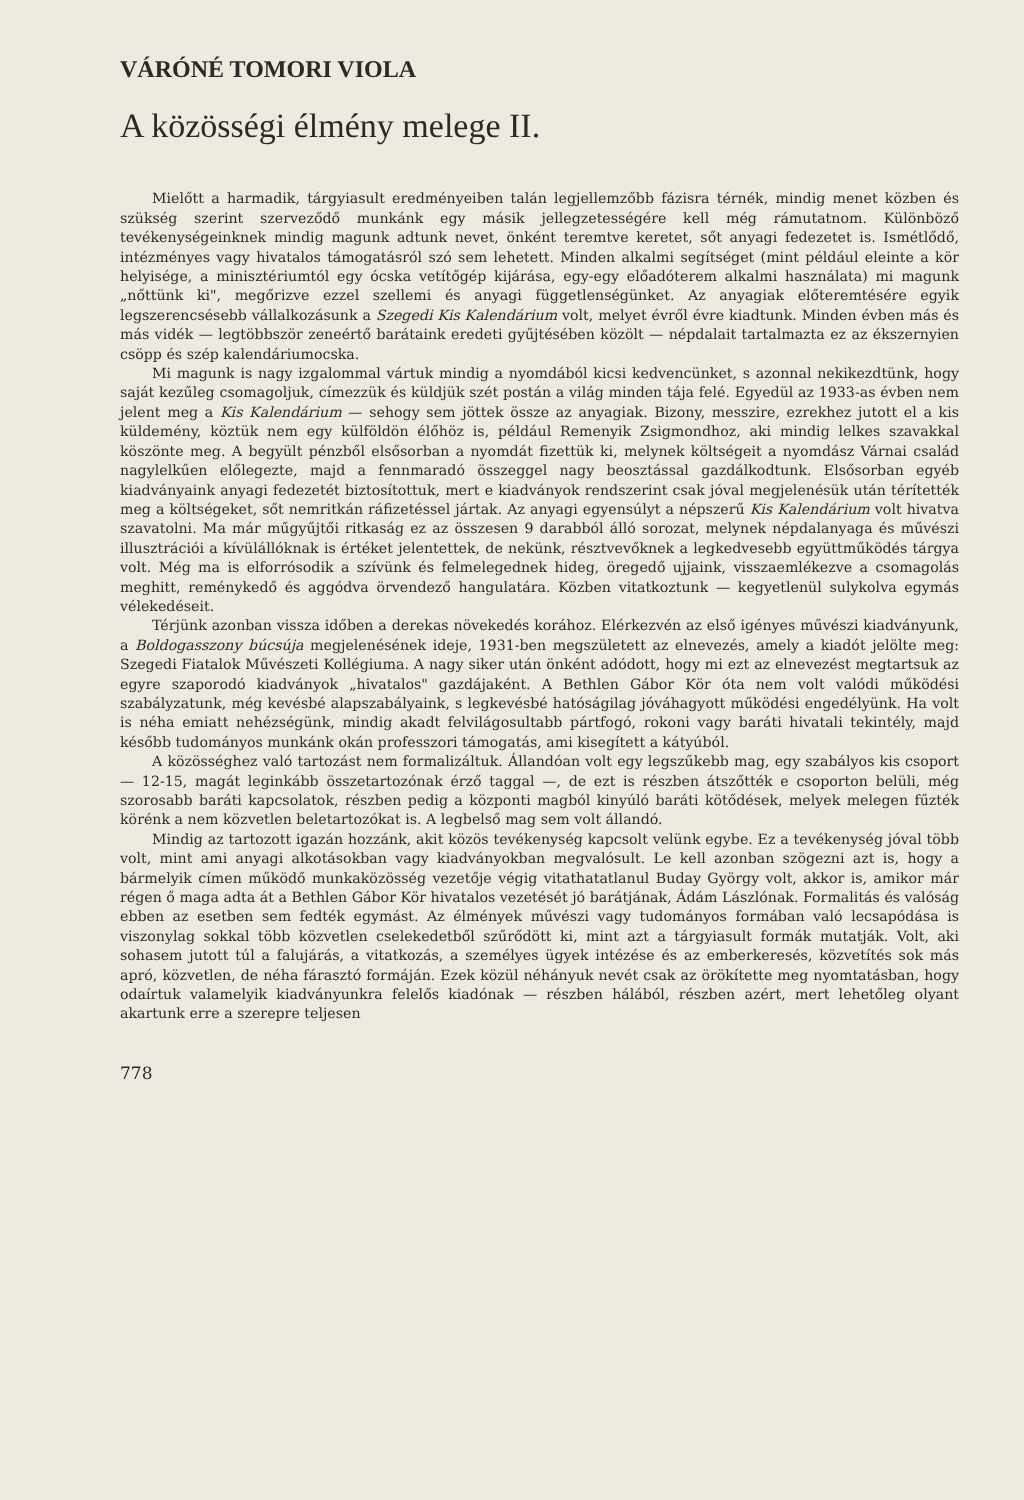VÁRÓNÉ TOMORI VIOLA
A közösségi élmény melege II.
Mielőtt a harmadik, tárgyiasult eredményeiben talán legjellemzőbb fázisra térnék, mindig menet közben és szükség szerint szerveződő munkánk egy másik jellegzetességére kell még rámutatnom. Különböző tevékenységeinknek mindig magunk adtunk nevet, önként teremtve keretet, sőt anyagi fedezetet is. Ismétlődő, intézményes vagy hivatalos támogatásról szó sem lehetett. Minden alkalmi segítséget (mint például eleinte a kör helyisége, a minisztériumtól egy ócska vetítőgép kijárása, egy-egy előadóterem alkalmi használata) mi magunk „nőttünk ki", megőrizve ezzel szellemi és anyagi függetlenségünket. Az anyagiak előteremtésére egyik legszerencsésebb vállalkozásunk a Szegedi Kis Kalendárium volt, melyet évről évre kiadtunk. Minden évben más és más vidék — legtöbbször zeneértő barátaink eredeti gyűjtésében közölt — népdalait tartalmazta ez az ékszernyien csöpp és szép kalendáriumocska.
Mi magunk is nagy izgalommal vártuk mindig a nyomdából kicsi kedvencünket, s azonnal nekikezdtünk, hogy saját kezűleg csomagoljuk, címezzük és küldjük szét postán a világ minden tája felé. Egyedül az 1933-as évben nem jelent meg a Kis Kalendárium — sehogy sem jöttek össze az anyagiak. Bizony, messzire, ezrekhez jutott el a kis küldemény, köztük nem egy külföldön élőhöz is, például Remenyik Zsigmondhoz, aki mindig lelkes szavakkal köszönte meg. A begyült pénzből elsősorban a nyomdát fizettük ki, melynek költségeit a nyomdász Várnai család nagylelkűen előlegezte, majd a fennmaradó összeggel nagy beosztással gazdálkodtunk. Elsősorban egyéb kiadványaink anyagi fedezetét biztosítottuk, mert e kiadványok rendszerint csak jóval megjelenésük után térítették meg a költségeket, sőt nemritkán ráfizetéssel jártak. Az anyagi egyensúlyt a népszerű Kis Kalendárium volt hivatva szavatolni. Ma már műgyűjtői ritkaság ez az összesen 9 darabból álló sorozat, melynek népdalanyaga és művészi illusztrációi a kívülállóknak is értéket jelentettek, de nekünk, résztvevőknek a legkedvesebb együttműködés tárgya volt. Még ma is elforrósodik a szívünk és felmelegednek hideg, öregedő ujjaink, visszaemlékezve a csomagolás meghitt, reménykedő és aggódva örvendező hangulatára. Közben vitatkoztunk — kegyetlenül sulykolva egymás vélekedéseit.
Térjünk azonban vissza időben a derekas növekedés korához. Elérkezvén az első igényes művészi kiadványunk, a Boldogasszony búcsúja megjelenésének ideje, 1931-ben megszületett az elnevezés, amely a kiadót jelölte meg: Szegedi Fiatalok Művészeti Kollégiuma. A nagy siker után önként adódott, hogy mi ezt az elnevezést megtartsuk az egyre szaporodó kiadványok „hivatalos" gazdájaként. A Bethlen Gábor Kör óta nem volt valódi működési szabályzatunk, még kevésbé alapszabályaink, s legkevésbé hatóságilag jóváhagyott működési engedélyünk. Ha volt is néha emiatt nehézségünk, mindig akadt felvilágosultabb pártfogó, rokoni vagy baráti hivatali tekintély, majd később tudományos munkánk okán professzori támogatás, ami kisegített a kátyúból.
A közösséghez való tartozást nem formalizáltuk. Állandóan volt egy legszűkebb mag, egy szabályos kis csoport — 12-15, magát leginkább összetartozónak érző taggal —, de ezt is részben átszőtték e csoporton belüli, még szorosabb baráti kapcsolatok, részben pedig a központi magból kinyúló baráti kötődések, melyek melegen fűzték körénk a nem közvetlen beletartozókat is. A legbelső mag sem volt állandó.
Mindig az tartozott igazán hozzánk, akit közös tevékenység kapcsolt velünk egybe. Ez a tevékenység jóval több volt, mint ami anyagi alkotásokban vagy kiadványokban megvalósult. Le kell azonban szögezni azt is, hogy a bármelyik címen működő munkaközösség vezetője végig vitathatatlanul Buday György volt, akkor is, amikor már régen ő maga adta át a Bethlen Gábor Kör hivatalos vezetését jó barátjának, Ádám Lászlónak. Formalitás és valóság ebben az esetben sem fedték egymást. Az élmények művészi vagy tudományos formában való lecsapódása is viszonylag sokkal több közvetlen cselekedetből szűrődött ki, mint azt a tárgyiasult formák mutatják. Volt, aki sohasem jutott túl a falujárás, a vitatkozás, a személyes ügyek intézése és az emberkeresés, közvetítés sok más apró, közvetlen, de néha fárasztó formáján. Ezek közül néhányuk nevét csak az örökítette meg nyomtatásban, hogy odaírtuk valamelyik kiadványunkra felelős kiadónak — részben hálából, részben azért, mert lehetőleg olyant akartunk erre a szerepre teljesen
778